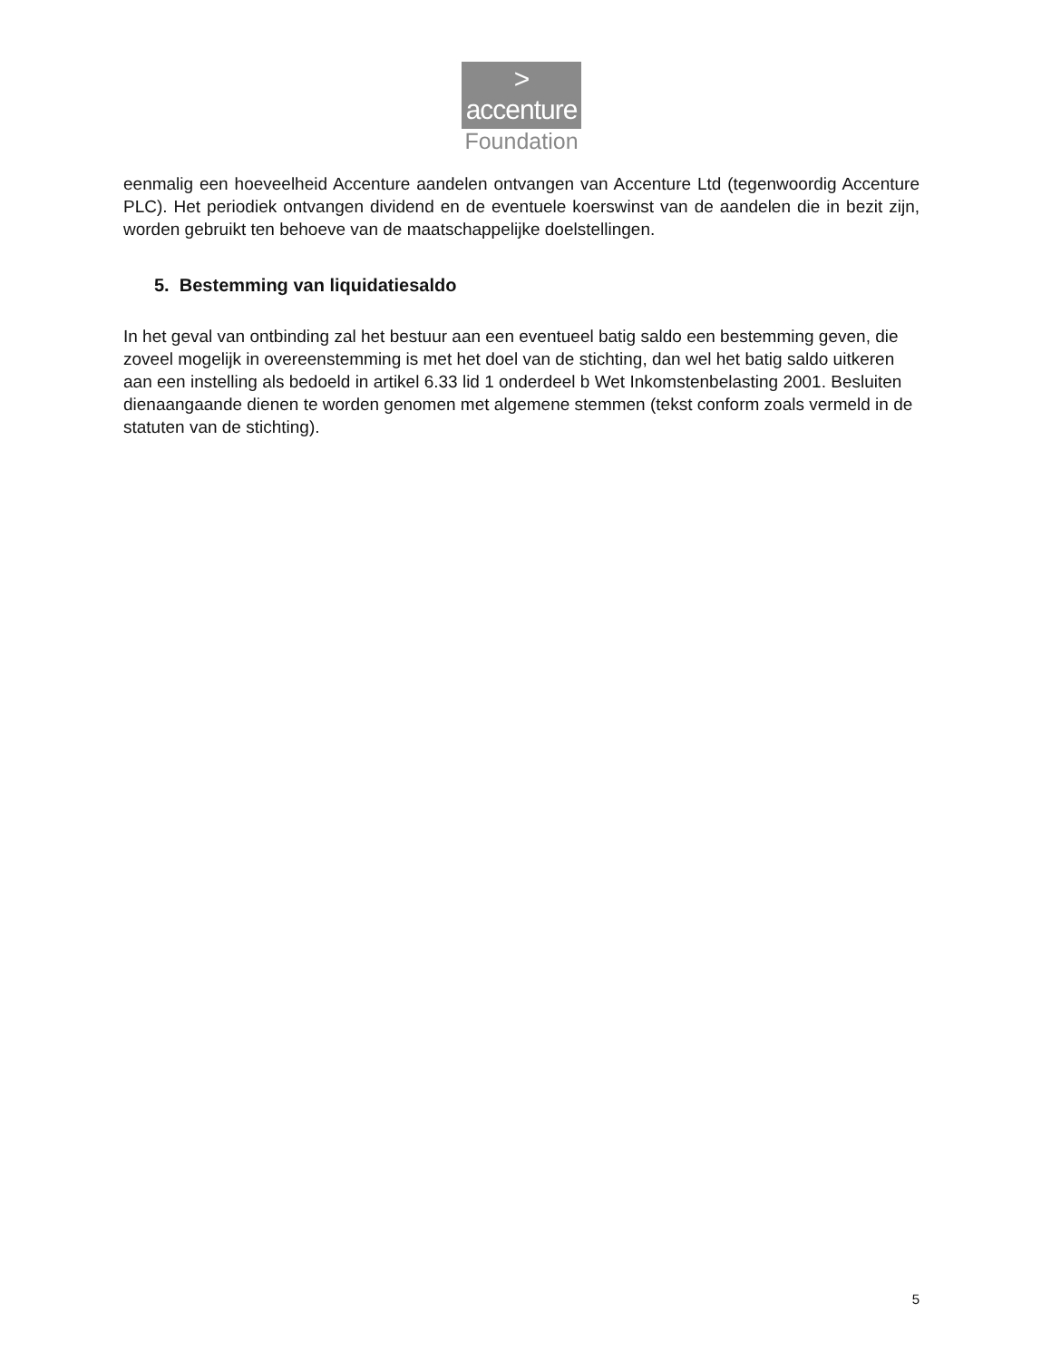>
accenture
Foundation
eenmalig een hoeveelheid Accenture aandelen ontvangen van Accenture Ltd (tegenwoordig Accenture PLC). Het periodiek ontvangen dividend en de eventuele koerswinst van de aandelen die in bezit zijn, worden gebruikt ten behoeve van de maatschappelijke doelstellingen.
5. Bestemming van liquidatiesaldo
In het geval van ontbinding zal het bestuur aan een eventueel batig saldo een bestemming geven, die zoveel mogelijk in overeenstemming is met het doel van de stichting, dan wel het batig saldo uitkeren aan een instelling als bedoeld in artikel 6.33 lid 1 onderdeel b Wet Inkomstenbelasting 2001. Besluiten dienaangaande dienen te worden genomen met algemene stemmen (tekst conform zoals vermeld in de statuten van de stichting).
5